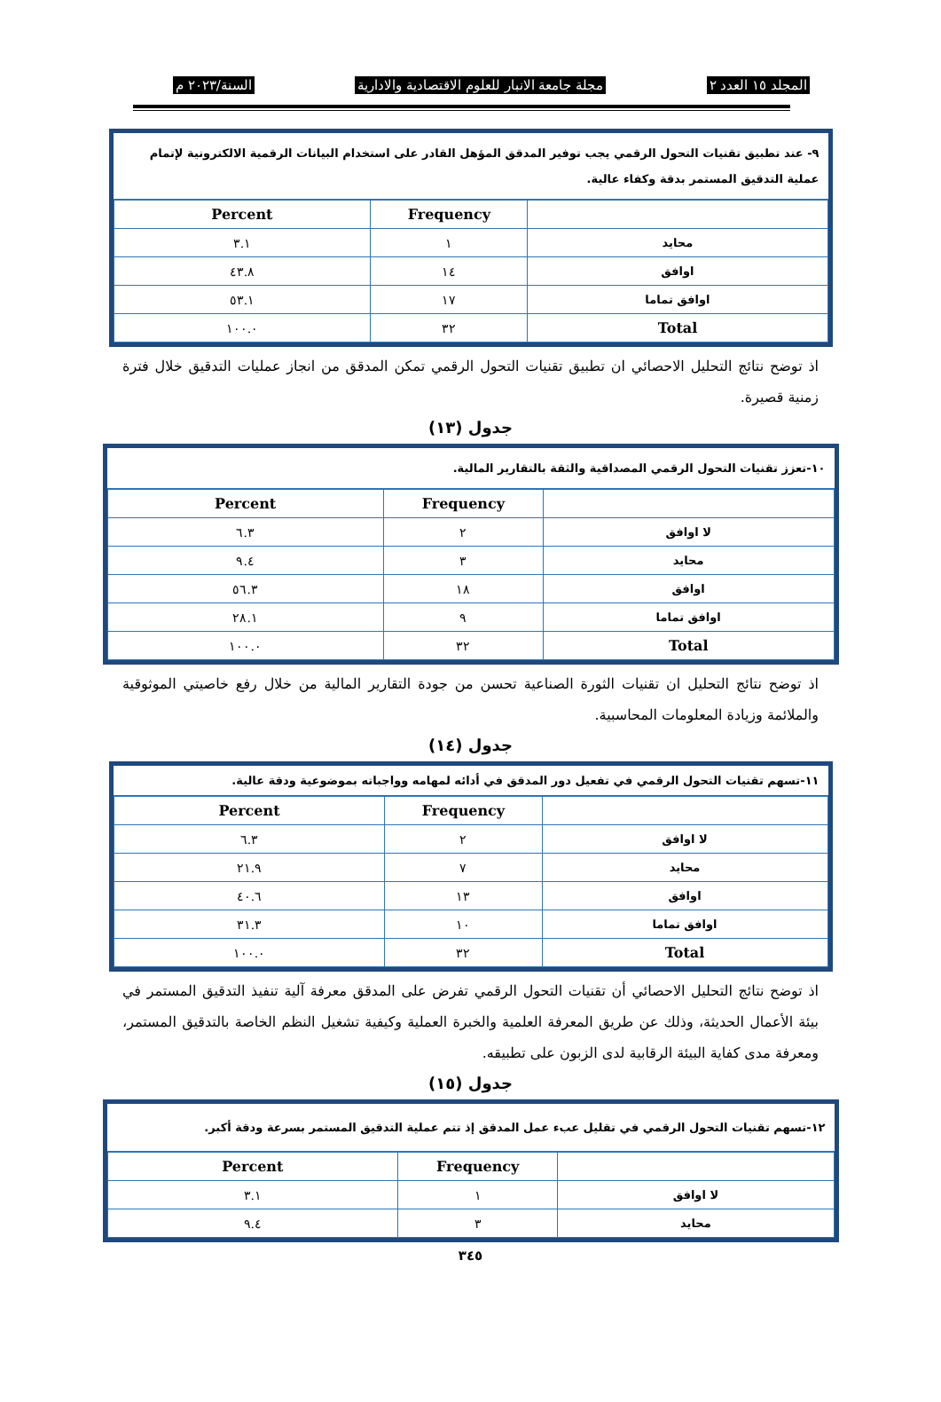المجلد ١٥ العدد ٢ مجلة جامعة الانبار للعلوم الاقتصادية والادارية السنة/٢٠٢٣ م
٩- عند تطبيق تقنيات التحول الرقمي يجب توفير المدقق المؤهل القادر على استخدام البيانات الرقمية الالكترونية لإتمام عملية التدقيق المستمر بدقة وكفاء عالية.
| | Frequency | Percent |
| --- | --- | --- |
| محايد | ١ | ٣.١ |
| اوافق | ١٤ | ٤٣.٨ |
| اوافق تماما | ١٧ | ٥٣.١ |
| Total | ٣٢ | ١٠٠.٠ |
اذ توضح نتائج التحليل الاحصائي ان تطبيق تقنيات التحول الرقمي تمكن المدقق من انجاز عمليات التدقيق خلال فترة زمنية قصيرة.
جدول (١٣)
١٠-تعزز تقنيات التحول الرقمي المصداقية والثقة بالتقارير المالية.
| | Frequency | Percent |
| --- | --- | --- |
| لا اوافق | ٢ | ٦.٣ |
| محايد | ٣ | ٩.٤ |
| اوافق | ١٨ | ٥٦.٣ |
| اوافق تماما | ٩ | ٢٨.١ |
| Total | ٣٢ | ١٠٠.٠ |
اذ توضح نتائج التحليل ان تقنيات الثورة الصناعية تحسن من جودة التقارير المالية من خلال رفع خاصيتي الموثوقية والملائمة وزيادة المعلومات المحاسبية.
جدول (١٤)
١١-تسهم تقنيات التحول الرقمي في تفعيل دور المدقق في أدائه لمهامه وواجباته بموضوعية ودقة عالية.
| | Frequency | Percent |
| --- | --- | --- |
| لا اوافق | ٢ | ٦.٣ |
| محايد | ٧ | ٢١.٩ |
| اوافق | ١٣ | ٤٠.٦ |
| اوافق تماما | ١٠ | ٣١.٣ |
| Total | ٣٢ | ١٠٠.٠ |
اذ توضح نتائج التحليل الاحصائي أن تقنيات التحول الرقمي تفرض على المدقق معرفة آلية تنفيذ التدقيق المستمر في بيئة الأعمال الحديثة، وذلك عن طريق المعرفة العلمية والخبرة العملية وكيفية تشغيل النظم الخاصة بالتدقيق المستمر، ومعرفة مدى كفاية البيئة الرقابية لدى الزبون على تطبيقه.
جدول (١٥)
١٢-تسهم تقنيات التحول الرقمي في تقليل عبء عمل المدقق إذ تتم عملية التدقيق المستمر بسرعة ودقة أكبر.
| | Frequency | Percent |
| --- | --- | --- |
| لا اوافق | ١ | ٣.١ |
| محايد | ٣ | ٩.٤ |
٣٤٥